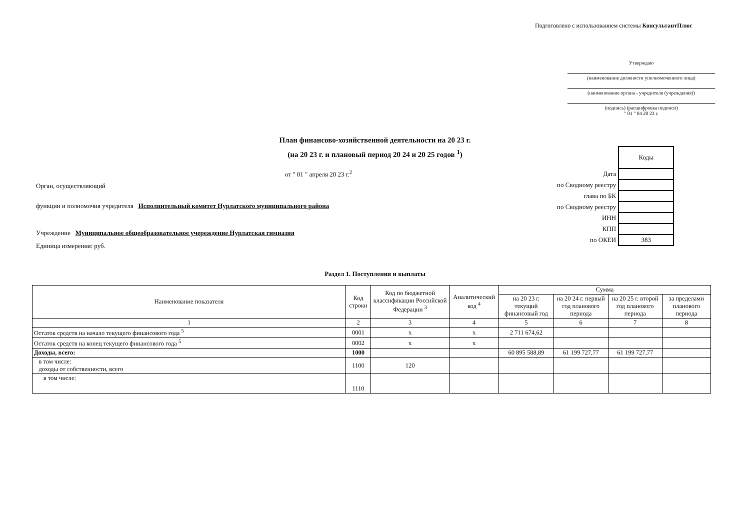Подготовлено с использованием системы КонсультантПлюс
Утверждаю
(наименование должности уполномоченного лица)
(наименование органа - учредителя (учреждения))
(подпись) (расшифровка подписи)
" 01 " 04 20 23 г.
План финансово-хозяйственной деятельности на 20 23 г.
(на 20 23 г. и плановый период 20 24 и 20 25 годов <sup>1</sup>)
от " 01 " апреля 20 23 г.<sup>2</sup>
| | Коды |
| Дата | |
| по Сводному реестру | |
| глава по БК | |
| по Сводному реестру | |
| ИНН | |
| КПП | |
| по ОКЕИ | 383 |
Орган, осуществляющий
функции и полномочия учредителя Исполнительный комитет Нурлатского муниципального района
Учреждение Муниципальное общеобразовательное учереждение Нурлатская гимназия
Единица измерения: руб.
Раздел 1. Поступления и выплаты
| Наименование показателя | Код строки | Код по бюджетной классификации Российской Федерации <sup>3</sup> | Аналитический код <sup>4</sup> | Сумма | | | |
| --- | --- | --- | --- | --- | --- | --- | --- |
| | | | | на 20 23 г. текущий финансовый год | на 20 24 г. первый год планового периода | на 20 25 г. второй год планового периода | за пределами планового периода |
| 1 | 2 | 3 | 4 | 5 | 6 | 7 | 8 |
| Остаток средств на начало текущего финансового года <sup>5</sup> | 0001 | x | x | 2 711 674,62 | | | |
| Остаток средств на конец текущего финансового года <sup>5</sup> | 0002 | x | x | | | | |
| Доходы, всего: | 1000 | | | 60 895 588,89 | 61 199 727,77 | 61 199 727,77 | |
| в том числе: доходы от собственности, всего | 1100 | 120 | | | | | |
| в том числе: | 1110 | | | | | | |